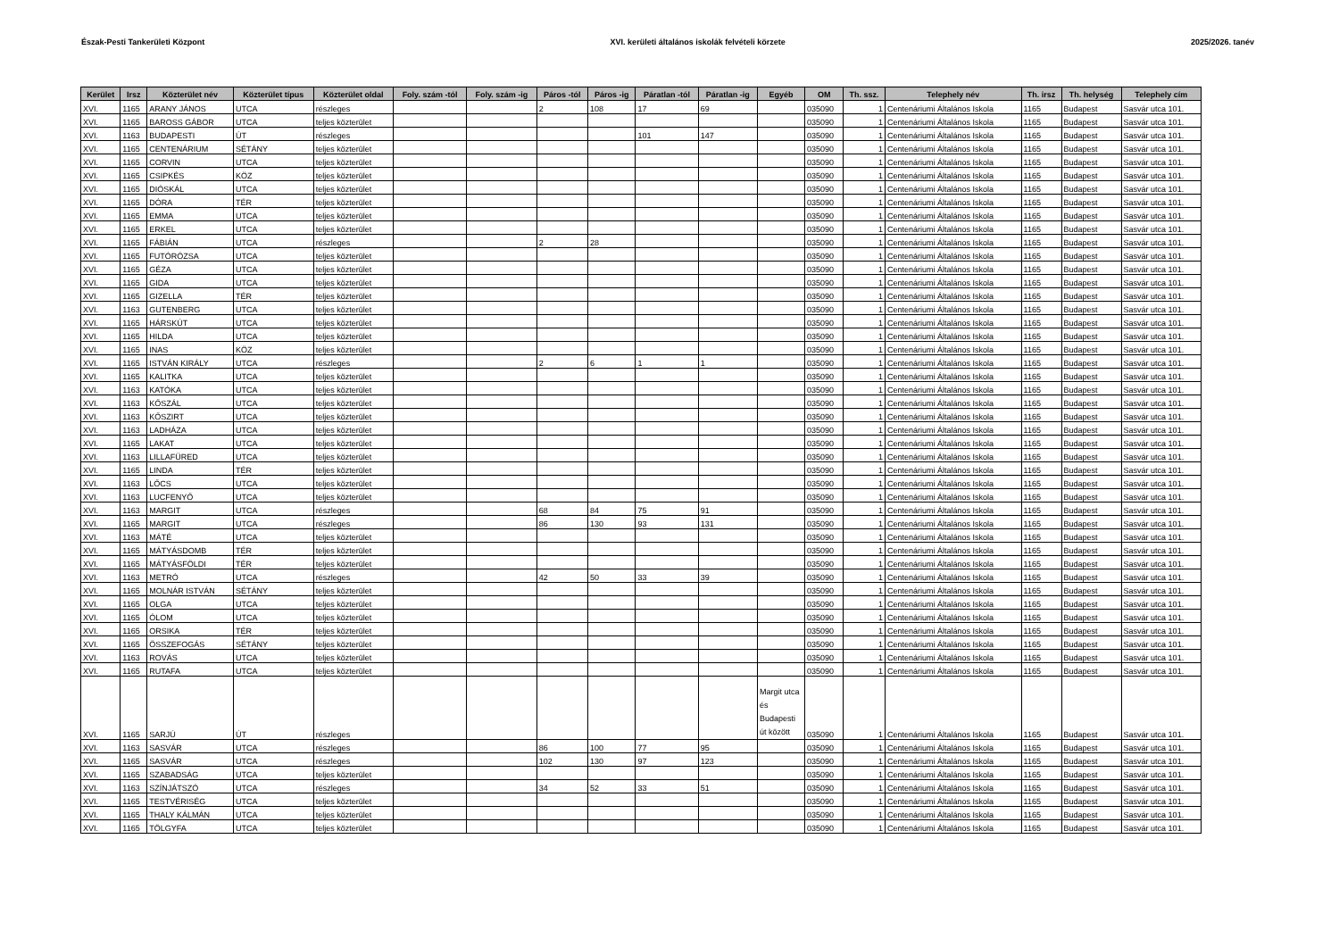Észak-Pesti Tankerületi Központ XVI. kerületi általános iskolák felvételi körzete 2025/2026. tanév
| Kerület | Irsz | Közterület név | Közterület típus | Közterület oldal | Foly. szám -tól | Foly. szám -ig | Páros -tól | Páros -ig | Páratlan -tól | Páratlan -ig | Egyéb | OM | Th. ssz. | Telephely név | Th. irsz | Th. helység | Telephely cím |
| --- | --- | --- | --- | --- | --- | --- | --- | --- | --- | --- | --- | --- | --- | --- | --- | --- | --- |
| XVI. | 1165 | ARANY JÁNOS | UTCA | részleges | | | 2 | 108 | 17 | 69 | | 035090 | 1 | Centenáriumi Általános Iskola | 1165 | Budapest | Sasvár utca 101. |
| XVI. | 1165 | BAROSS GÁBOR | UTCA | teljes közterület | | | | | | | | 035090 | 1 | Centenáriumi Általános Iskola | 1165 | Budapest | Sasvár utca 101. |
| XVI. | 1163 | BUDAPESTI | ÚT | részleges | | | | | 101 | 147 | | 035090 | 1 | Centenáriumi Általános Iskola | 1165 | Budapest | Sasvár utca 101. |
| XVI. | 1165 | CENTENÁRIUM | SÉTÁNY | teljes közterület | | | | | | | | 035090 | 1 | Centenáriumi Általános Iskola | 1165 | Budapest | Sasvár utca 101. |
| XVI. | 1165 | CORVIN | UTCA | teljes közterület | | | | | | | | 035090 | 1 | Centenáriumi Általános Iskola | 1165 | Budapest | Sasvár utca 101. |
| XVI. | 1165 | CSIPKÉS | KÖZ | teljes közterület | | | | | | | | 035090 | 1 | Centenáriumi Általános Iskola | 1165 | Budapest | Sasvár utca 101. |
| XVI. | 1165 | DIÓSKÁL | UTCA | teljes közterület | | | | | | | | 035090 | 1 | Centenáriumi Általános Iskola | 1165 | Budapest | Sasvár utca 101. |
| XVI. | 1165 | DÓRA | TÉR | teljes közterület | | | | | | | | 035090 | 1 | Centenáriumi Általános Iskola | 1165 | Budapest | Sasvár utca 101. |
| XVI. | 1165 | EMMA | UTCA | teljes közterület | | | | | | | | 035090 | 1 | Centenáriumi Általános Iskola | 1165 | Budapest | Sasvár utca 101. |
| XVI. | 1165 | ERKEL | UTCA | teljes közterület | | | | | | | | 035090 | 1 | Centenáriumi Általános Iskola | 1165 | Budapest | Sasvár utca 101. |
| XVI. | 1165 | FÁBIÁN | UTCA | részleges | | | 2 | 28 | | | | 035090 | 1 | Centenáriumi Általános Iskola | 1165 | Budapest | Sasvár utca 101. |
| XVI. | 1165 | FUTÓRÓZSA | UTCA | teljes közterület | | | | | | | | 035090 | 1 | Centenáriumi Általános Iskola | 1165 | Budapest | Sasvár utca 101. |
| XVI. | 1165 | GÉZA | UTCA | teljes közterület | | | | | | | | 035090 | 1 | Centenáriumi Általános Iskola | 1165 | Budapest | Sasvár utca 101. |
| XVI. | 1165 | GIDA | UTCA | teljes közterület | | | | | | | | 035090 | 1 | Centenáriumi Általános Iskola | 1165 | Budapest | Sasvár utca 101. |
| XVI. | 1165 | GIZELLA | TÉR | teljes közterület | | | | | | | | 035090 | 1 | Centenáriumi Általános Iskola | 1165 | Budapest | Sasvár utca 101. |
| XVI. | 1163 | GUTENBERG | UTCA | teljes közterület | | | | | | | | 035090 | 1 | Centenáriumi Általános Iskola | 1165 | Budapest | Sasvár utca 101. |
| XVI. | 1165 | HÁRSKÚT | UTCA | teljes közterület | | | | | | | | 035090 | 1 | Centenáriumi Általános Iskola | 1165 | Budapest | Sasvár utca 101. |
| XVI. | 1165 | HILDA | UTCA | teljes közterület | | | | | | | | 035090 | 1 | Centenáriumi Általános Iskola | 1165 | Budapest | Sasvár utca 101. |
| XVI. | 1165 | INAS | KÖZ | teljes közterület | | | | | | | | 035090 | 1 | Centenáriumi Általános Iskola | 1165 | Budapest | Sasvár utca 101. |
| XVI. | 1165 | ISTVÁN KIRÁLY | UTCA | részleges | | | 2 | 6 | 1 | 1 | | 035090 | 1 | Centenáriumi Általános Iskola | 1165 | Budapest | Sasvár utca 101. |
| XVI. | 1165 | KALITKA | UTCA | teljes közterület | | | | | | | | 035090 | 1 | Centenáriumi Általános Iskola | 1165 | Budapest | Sasvár utca 101. |
| XVI. | 1163 | KATÓKA | UTCA | teljes közterület | | | | | | | | 035090 | 1 | Centenáriumi Általános Iskola | 1165 | Budapest | Sasvár utca 101. |
| XVI. | 1163 | KŐSZÁL | UTCA | teljes közterület | | | | | | | | 035090 | 1 | Centenáriumi Általános Iskola | 1165 | Budapest | Sasvár utca 101. |
| XVI. | 1163 | KŐSZIRT | UTCA | teljes közterület | | | | | | | | 035090 | 1 | Centenáriumi Általános Iskola | 1165 | Budapest | Sasvár utca 101. |
| XVI. | 1163 | LADHÁZA | UTCA | teljes közterület | | | | | | | | 035090 | 1 | Centenáriumi Általános Iskola | 1165 | Budapest | Sasvár utca 101. |
| XVI. | 1165 | LAKAT | UTCA | teljes közterület | | | | | | | | 035090 | 1 | Centenáriumi Általános Iskola | 1165 | Budapest | Sasvár utca 101. |
| XVI. | 1163 | LILLAFÜRED | UTCA | teljes közterület | | | | | | | | 035090 | 1 | Centenáriumi Általános Iskola | 1165 | Budapest | Sasvár utca 101. |
| XVI. | 1165 | LINDA | TÉR | teljes közterület | | | | | | | | 035090 | 1 | Centenáriumi Általános Iskola | 1165 | Budapest | Sasvár utca 101. |
| XVI. | 1163 | LŐCS | UTCA | teljes közterület | | | | | | | | 035090 | 1 | Centenáriumi Általános Iskola | 1165 | Budapest | Sasvár utca 101. |
| XVI. | 1163 | LUCFENYŐ | UTCA | teljes közterület | | | | | | | | 035090 | 1 | Centenáriumi Általános Iskola | 1165 | Budapest | Sasvár utca 101. |
| XVI. | 1163 | MARGIT | UTCA | részleges | | | 68 | 84 | 75 | 91 | | 035090 | 1 | Centenáriumi Általános Iskola | 1165 | Budapest | Sasvár utca 101. |
| XVI. | 1165 | MARGIT | UTCA | részleges | | | 86 | 130 | 93 | 131 | | 035090 | 1 | Centenáriumi Általános Iskola | 1165 | Budapest | Sasvár utca 101. |
| XVI. | 1163 | MÁTÉ | UTCA | teljes közterület | | | | | | | | 035090 | 1 | Centenáriumi Általános Iskola | 1165 | Budapest | Sasvár utca 101. |
| XVI. | 1165 | MÁTYÁSDOMB | TÉR | teljes közterület | | | | | | | | 035090 | 1 | Centenáriumi Általános Iskola | 1165 | Budapest | Sasvár utca 101. |
| XVI. | 1165 | MÁTYÁSFÖLDI | TÉR | teljes közterület | | | | | | | | 035090 | 1 | Centenáriumi Általános Iskola | 1165 | Budapest | Sasvár utca 101. |
| XVI. | 1163 | METRÓ | UTCA | részleges | | | 42 | 50 | 33 | 39 | | 035090 | 1 | Centenáriumi Általános Iskola | 1165 | Budapest | Sasvár utca 101. |
| XVI. | 1165 | MOLNÁR ISTVÁN | SÉTÁNY | teljes közterület | | | | | | | | 035090 | 1 | Centenáriumi Általános Iskola | 1165 | Budapest | Sasvár utca 101. |
| XVI. | 1165 | OLGA | UTCA | teljes közterület | | | | | | | | 035090 | 1 | Centenáriumi Általános Iskola | 1165 | Budapest | Sasvár utca 101. |
| XVI. | 1165 | ÓLOM | UTCA | teljes közterület | | | | | | | | 035090 | 1 | Centenáriumi Általános Iskola | 1165 | Budapest | Sasvár utca 101. |
| XVI. | 1165 | ORSIKA | TÉR | teljes közterület | | | | | | | | 035090 | 1 | Centenáriumi Általános Iskola | 1165 | Budapest | Sasvár utca 101. |
| XVI. | 1165 | ÖSSZEFOGÁS | SÉTÁNY | teljes közterület | | | | | | | | 035090 | 1 | Centenáriumi Általános Iskola | 1165 | Budapest | Sasvár utca 101. |
| XVI. | 1163 | ROVÁS | UTCA | teljes közterület | | | | | | | | 035090 | 1 | Centenáriumi Általános Iskola | 1165 | Budapest | Sasvár utca 101. |
| XVI. | 1165 | RUTAFA | UTCA | teljes közterület | | | | | | | | 035090 | 1 | Centenáriumi Általános Iskola | 1165 | Budapest | Sasvár utca 101. |
| XVI. | 1165 | SARJÚ | ÚT | részleges | | | | | | | Margit utca és Budapesti út között | 035090 | 1 | Centenáriumi Általános Iskola | 1165 | Budapest | Sasvár utca 101. |
| XVI. | 1163 | SASVÁR | UTCA | részleges | | | 86 | 100 | 77 | 95 | | 035090 | 1 | Centenáriumi Általános Iskola | 1165 | Budapest | Sasvár utca 101. |
| XVI. | 1165 | SASVÁR | UTCA | részleges | | | 102 | 130 | 97 | 123 | | 035090 | 1 | Centenáriumi Általános Iskola | 1165 | Budapest | Sasvár utca 101. |
| XVI. | 1165 | SZABADSÁG | UTCA | teljes közterület | | | | | | | | 035090 | 1 | Centenáriumi Általános Iskola | 1165 | Budapest | Sasvár utca 101. |
| XVI. | 1163 | SZÍNJÁTSZÓ | UTCA | részleges | | | 34 | 52 | 33 | 51 | | 035090 | 1 | Centenáriumi Általános Iskola | 1165 | Budapest | Sasvár utca 101. |
| XVI. | 1165 | TESTVÉRISÉG | UTCA | teljes közterület | | | | | | | | 035090 | 1 | Centenáriumi Általános Iskola | 1165 | Budapest | Sasvár utca 101. |
| XVI. | 1165 | THALY KÁLMÁN | UTCA | teljes közterület | | | | | | | | 035090 | 1 | Centenáriumi Általános Iskola | 1165 | Budapest | Sasvár utca 101. |
| XVI. | 1165 | TÖLGYFA | UTCA | teljes közterület | | | | | | | | 035090 | 1 | Centenáriumi Általános Iskola | 1165 | Budapest | Sasvár utca 101. |